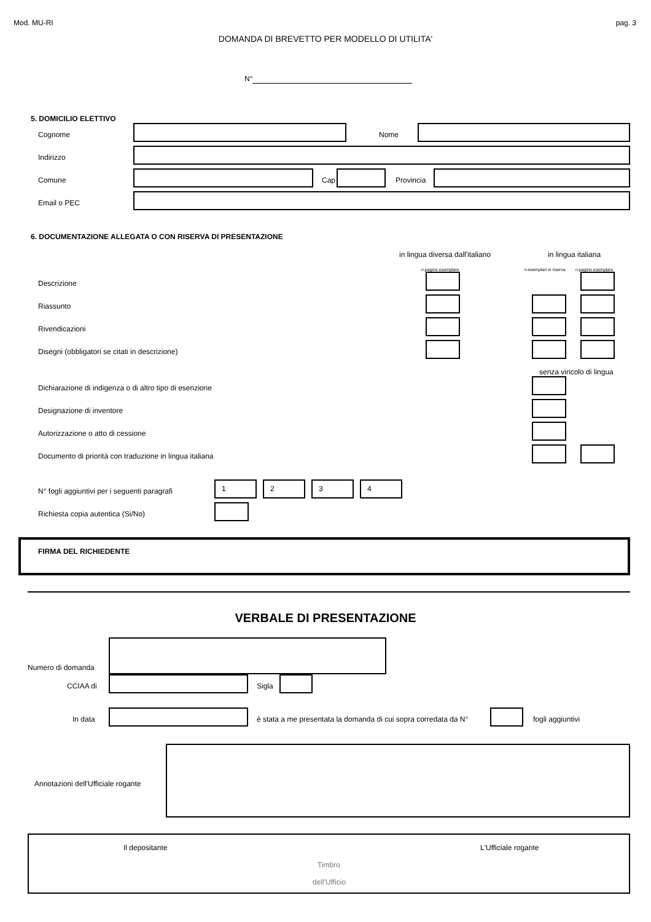Mod. MU-RI pag. 3
DOMANDA DI BREVETTO PER MODELLO DI UTILITA'
N°
5. DOMICILIO ELETTIVO
Cognome Nome
Indirizzo
Comune Cap Provincia
Email o PEC
6. DOCUMENTAZIONE ALLEGATA O CON RISERVA DI PRESENTAZIONE
in lingua diversa dall'italiano in lingua italiana
n.pagine esemplare n.esemplari in riserva n.pagine esemplare
Descrizione
Riassunto
Rivendicazioni
Disegni (obbligatori se citati in descrizione)
senza vincolo di lingua
Dichiarazione di indigenza o di altro tipo di esenzione
Designazione di inventore
Autorizzazione o atto di cessione
Documento di priorità con traduzione in lingua italiana
N° fogli aggiuntivi per i seguenti paragrafi
1 2 3 4
Richiesta copia autentica (Si/No)
FIRMA DEL RICHIEDENTE
VERBALE DI PRESENTAZIONE
Numero di domanda
CCIAA di Sigla
In data
è stata a me presentata la domanda di cui sopra corredata da N°
fogli aggiuntivi
Annotazioni dell'Ufficiale rogante
Il depositante L'Ufficiale rogante
Timbro
dell'Ufficio